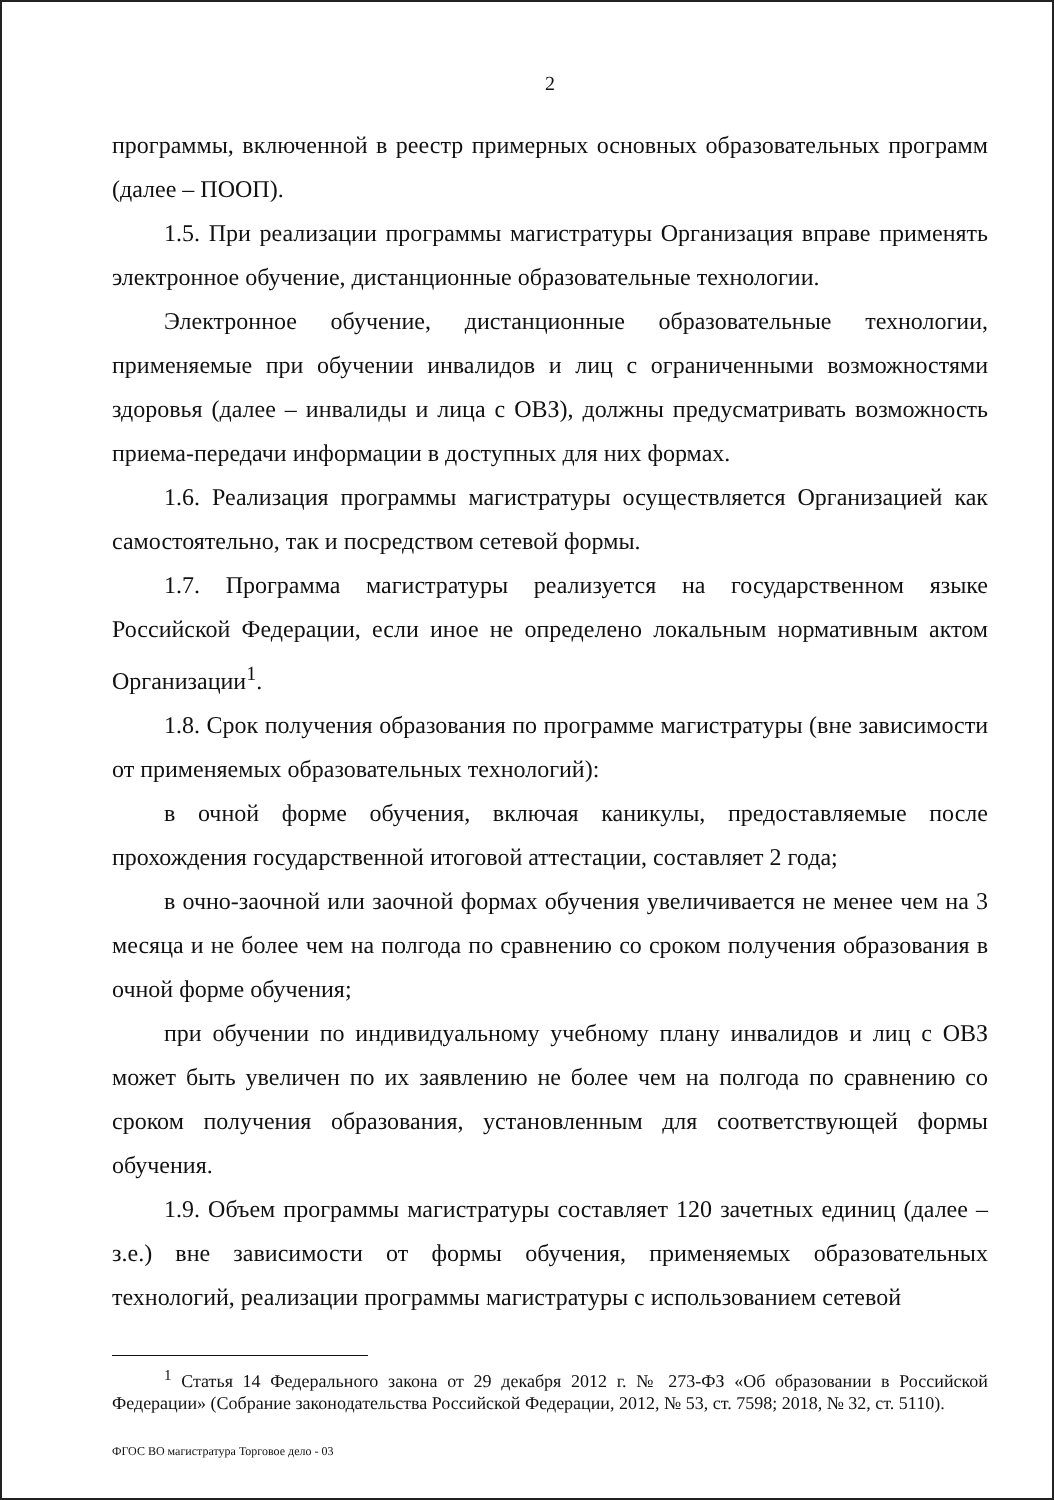2
программы, включенной в реестр примерных основных образовательных программ (далее – ПООП).
1.5. При реализации программы магистратуры Организация вправе применять электронное обучение, дистанционные образовательные технологии.
Электронное обучение, дистанционные образовательные технологии, применяемые при обучении инвалидов и лиц с ограниченными возможностями здоровья (далее – инвалиды и лица с ОВЗ), должны предусматривать возможность приема-передачи информации в доступных для них формах.
1.6. Реализация программы магистратуры осуществляется Организацией как самостоятельно, так и посредством сетевой формы.
1.7. Программа магистратуры реализуется на государственном языке Российской Федерации, если иное не определено локальным нормативным актом Организации<sup>1</sup>.
1.8. Срок получения образования по программе магистратуры (вне зависимости от применяемых образовательных технологий):
в очной форме обучения, включая каникулы, предоставляемые после прохождения государственной итоговой аттестации, составляет 2 года;
в очно-заочной или заочной формах обучения увеличивается не менее чем на 3 месяца и не более чем на полгода по сравнению со сроком получения образования в очной форме обучения;
при обучении по индивидуальному учебному плану инвалидов и лиц с ОВЗ может быть увеличен по их заявлению не более чем на полгода по сравнению со сроком получения образования, установленным для соответствующей формы обучения.
1.9. Объем программы магистратуры составляет 120 зачетных единиц (далее – з.е.) вне зависимости от формы обучения, применяемых образовательных технологий, реализации программы магистратуры с использованием сетевой
<sup>1</sup> Статья 14 Федерального закона от 29 декабря 2012 г. № 273-ФЗ «Об образовании в Российской Федерации» (Собрание законодательства Российской Федерации, 2012, № 53, ст. 7598; 2018, № 32, ст. 5110).
ФГОС ВО магистратура Торговое дело - 03